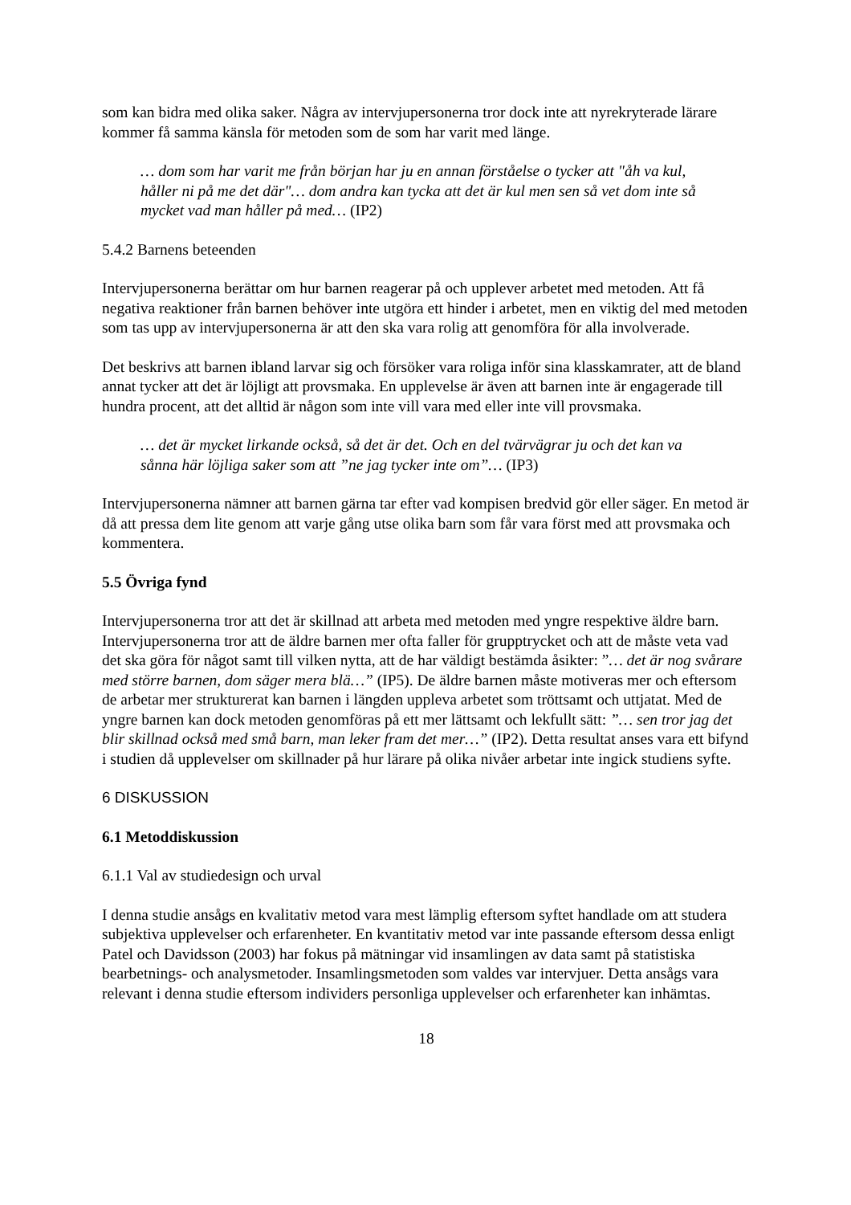som kan bidra med olika saker. Några av intervjupersonerna tror dock inte att nyrekryterade lärare kommer få samma känsla för metoden som de som har varit med länge.
… dom som har varit me från början har ju en annan förståelse o tycker att "åh va kul, håller ni på me det där"… dom andra kan tycka att det är kul men sen så vet dom inte så mycket vad man håller på med… (IP2)
5.4.2 Barnens beteenden
Intervjupersonerna berättar om hur barnen reagerar på och upplever arbetet med metoden. Att få negativa reaktioner från barnen behöver inte utgöra ett hinder i arbetet, men en viktig del med metoden som tas upp av intervjupersonerna är att den ska vara rolig att genomföra för alla involverade.
Det beskrivs att barnen ibland larvar sig och försöker vara roliga inför sina klasskamrater, att de bland annat tycker att det är löjligt att provsmaka. En upplevelse är även att barnen inte är engagerade till hundra procent, att det alltid är någon som inte vill vara med eller inte vill provsmaka.
… det är mycket lirkande också, så det är det. Och en del tvärvägrar ju och det kan va sånna här löjliga saker som att ”ne jag tycker inte om”… (IP3)
Intervjupersonerna nämner att barnen gärna tar efter vad kompisen bredvid gör eller säger. En metod är då att pressa dem lite genom att varje gång utse olika barn som får vara först med att provsmaka och kommentera.
5.5 Övriga fynd
Intervjupersonerna tror att det är skillnad att arbeta med metoden med yngre respektive äldre barn. Intervjupersonerna tror att de äldre barnen mer ofta faller för grupptrycket och att de måste veta vad det ska göra för något samt till vilken nytta, att de har väldigt bestämda åsikter: ”… det är nog svårare med större barnen, dom säger mera blä…” (IP5). De äldre barnen måste motiveras mer och eftersom de arbetar mer strukturerat kan barnen i längden uppleva arbetet som tröttsamt och uttjatat. Med de yngre barnen kan dock metoden genomföras på ett mer lättsamt och lekfullt sätt: ”… sen tror jag det blir skillnad också med små barn, man leker fram det mer…” (IP2). Detta resultat anses vara ett bifynd i studien då upplevelser om skillnader på hur lärare på olika nivåer arbetar inte ingick studiens syfte.
6 DISKUSSION
6.1 Metoddiskussion
6.1.1 Val av studiedesign och urval
I denna studie ansågs en kvalitativ metod vara mest lämplig eftersom syftet handlade om att studera subjektiva upplevelser och erfarenheter. En kvantitativ metod var inte passande eftersom dessa enligt Patel och Davidsson (2003) har fokus på mätningar vid insamlingen av data samt på statistiska bearbetnings- och analysmetoder. Insamlingsmetoden som valdes var intervjuer. Detta ansågs vara relevant i denna studie eftersom individers personliga upplevelser och erfarenheter kan inhämtas.
18